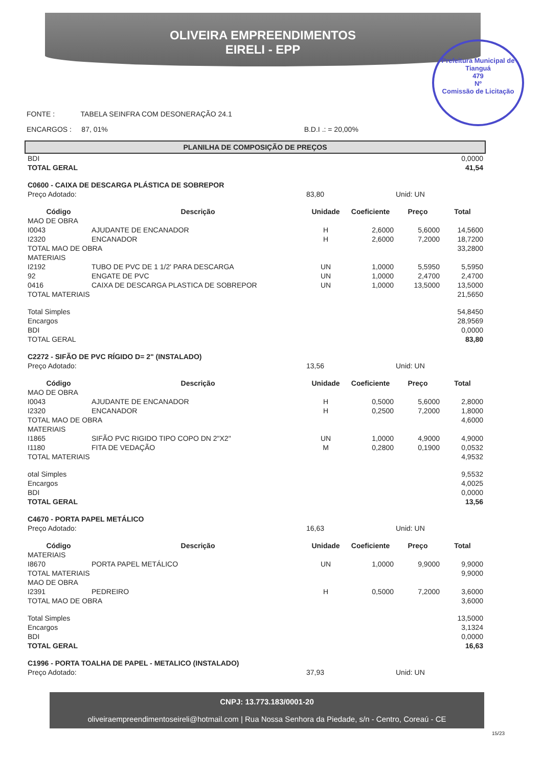OLIVEIRA EMPREENDIMENTOS
EIRELI - EPP
Prefeitura Municipal de Tianguá
479
Nº
Comissão de Licitação
FONTE : TABELA SEINFRA COM DESONERAÇÃO 24.1
ENCARGOS : 87, 01% B.D.I .: = 20,00%
PLANILHA DE COMPOSIÇÃO DE PREÇOS
| BDI | | | | | 0,0000 |
| TOTAL GERAL | | | | | 41,54 |
| C0600 - CAIXA DE DESCARGA PLÁSTICA DE SOBREPOR | | | | | |
| Preço Adotado: | | 83,80 | | Unid: UN | |
| Código | Descrição | Unidade | Coeficiente | Preço | Total |
| MAO DE OBRA | | | | | |
| I0043 | AJUDANTE DE ENCANADOR | H | 2,6000 | 5,6000 | 14,5600 |
| I2320 | ENCANADOR | H | 2,6000 | 7,2000 | 18,7200 |
| TOTAL MAO DE OBRA | | | | | 33,2800 |
| MATERIAIS | | | | | |
| I2192 | TUBO DE PVC DE 1 1/2' PARA DESCARGA | UN | 1,0000 | 5,5950 | 5,5950 |
| 92 | ENGATE DE PVC | UN | 1,0000 | 2,4700 | 2,4700 |
| 0416 | CAIXA DE DESCARGA PLASTICA DE SOBREPOR | UN | 1,0000 | 13,5000 | 13,5000 |
| TOTAL MATERIAIS | | | | | 21,5650 |
| Total Simples | | | | | 54,8450 |
| Encargos | | | | | 28,9569 |
| BDI | | | | | 0,0000 |
| TOTAL GERAL | | | | | 83,80 |
| C2272 - SIFÃO DE PVC RÍGIDO D= 2" (INSTALADO) | | | | | |
| Preço Adotado: | | 13,56 | | Unid: UN | |
| Código | Descrição | Unidade | Coeficiente | Preço | Total |
| MAO DE OBRA | | | | | |
| I0043 | AJUDANTE DE ENCANADOR | H | 0,5000 | 5,6000 | 2,8000 |
| I2320 | ENCANADOR | H | 0,2500 | 7,2000 | 1,8000 |
| TOTAL MAO DE OBRA | | | | | 4,6000 |
| MATERIAIS | | | | | |
| I1865 | SIFÃO PVC RIGIDO TIPO COPO DN 2"X2" | UN | 1,0000 | 4,9000 | 4,9000 |
| I1180 | FITA DE VEDAÇÃO | M | 0,2800 | 0,1900 | 0,0532 |
| TOTAL MATERIAIS | | | | | 4,9532 |
| otal Simples | | | | | 9,5532 |
| Encargos | | | | | 4,0025 |
| BDI | | | | | 0,0000 |
| TOTAL GERAL | | | | | 13,56 |
| C4670 - PORTA PAPEL METÁLICO | | | | | |
| Preço Adotado: | | 16,63 | | Unid: UN | |
| Código | Descrição | Unidade | Coeficiente | Preço | Total |
| MATERIAIS | | | | | |
| I8670 | PORTA PAPEL METÁLICO | UN | 1,0000 | 9,9000 | 9,9000 |
| TOTAL MATERIAIS | | | | | 9,9000 |
| MAO DE OBRA | | | | | |
| I2391 | PEDREIRO | H | 0,5000 | 7,2000 | 3,6000 |
| TOTAL MAO DE OBRA | | | | | 3,6000 |
| Total Simples | | | | | 13,5000 |
| Encargos | | | | | 3,1324 |
| BDI | | | | | 0,0000 |
| TOTAL GERAL | | | | | 16,63 |
| C1996 - PORTA TOALHA DE PAPEL - METALICO (INSTALADO) | | | | | |
| Preço Adotado: | | 37,93 | | Unid: UN | |
CNPJ: 13.773.183/0001-20
oliveiraempreendimentoseireli@hotmail.com | Rua Nossa Senhora da Piedade, s/n - Centro, Coreaú - CE
15/23